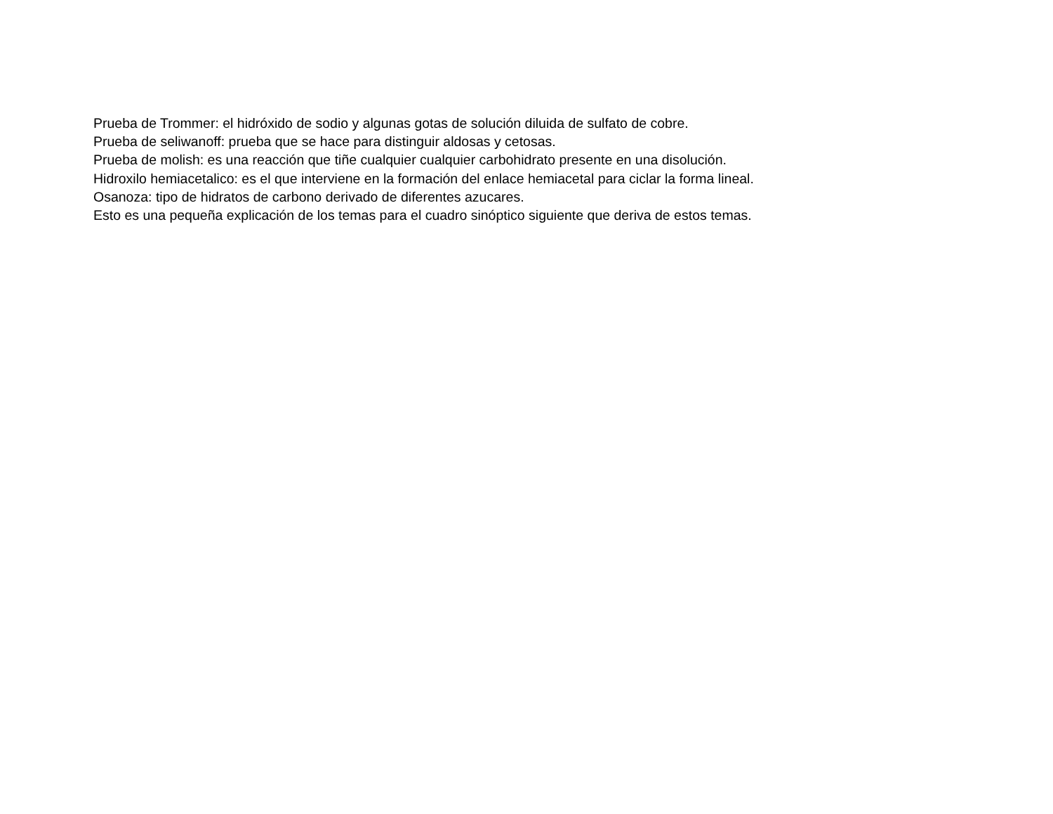Prueba de Trommer: el hidróxido de sodio y algunas gotas de solución diluida de sulfato de cobre.
Prueba de seliwanoff: prueba que se hace para distinguir aldosas y cetosas.
Prueba de molish: es una reacción que tiñe cualquier cualquier carbohidrato presente en una disolución.
Hidroxilo hemiacetalico: es el que interviene en la formación del enlace hemiacetal para ciclar la forma lineal.
Osanoza: tipo de hidratos de carbono derivado de diferentes azucares.
Esto es una pequeña explicación de los temas para el cuadro sinóptico siguiente que deriva de estos temas.